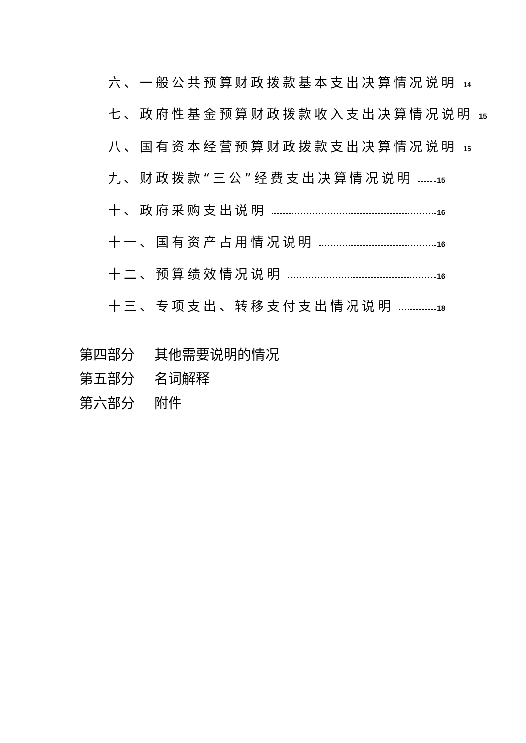六、一般公共预算财政拨款基本支出决算情况说明 14
七、政府性基金预算财政拨款收入支出决算情况说明 15
八、国有资本经营预算财政拨款支出决算情况说明 15
九、财政拨款“三公”经费支出决算情况说明 15
十、政府采购支出说明 16
十一、国有资产占用情况说明 16
十二、预算绩效情况说明 16
十三、专项支出、转移支付支出情况说明 18
第四部分 其他需要说明的情况
第五部分 名词解释
第六部分 附件